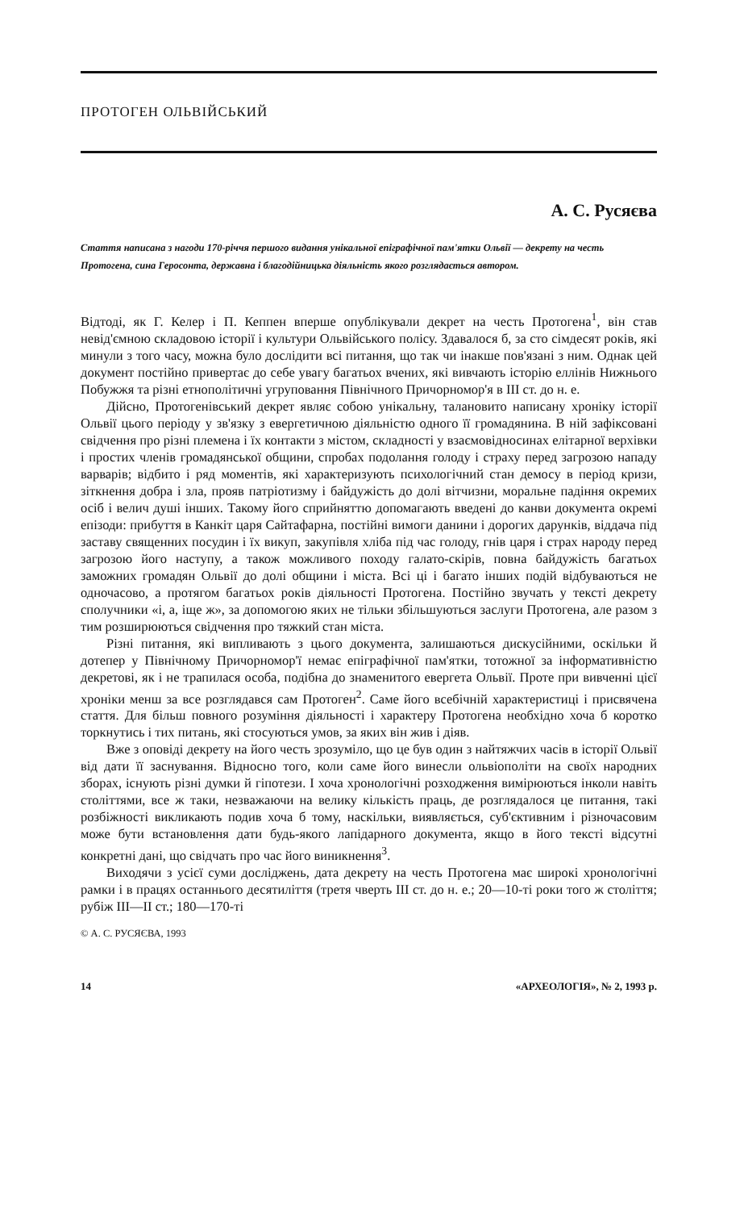ПРОТОГЕН ОЛЬВІЙСЬКИЙ
А. С. Русяєва
Стаття написана з нагоди 170-річчя першого видання унікальної епіграфічної пам'ятки Ольвії — декрету на честь Протогена, сина Геросонта, державна і благодійницька діяльність якого розглядається автором.
Відтоді, як Г. Келер і П. Кеппен вперше опублікували декрет на честь Протогена<sup>1</sup>, він став невід'ємною складовою історії і культури Ольвійського полісу. Здавалося б, за сто сімдесят років, які минули з того часу, можна було дослідити всі питання, що так чи інакше пов'язані з ним. Однак цей документ постійно привертає до себе увагу багатьох вчених, які вивчають історію еллінів Нижнього Побужжя та різні етнополітичні угруповання Північного Причорномор'я в III ст. до н. е.
Дійсно, Протогенівський декрет являє собою унікальну, талановито написану хроніку історії Ольвії цього періоду у зв'язку з евергетичною діяльністю одного її громадянина. В ній зафіксовані свідчення про різні племена і їх контакти з містом, складності у взаємовідносинах елітарної верхівки і простих членів громадянської общини, спробах подолання голоду і страху перед загрозою нападу варварів; відбито і ряд моментів, які характеризують психологічний стан демосу в період кризи, зіткнення добра і зла, прояв патріотизму і байдужість до долі вітчизни, моральне падіння окремих осіб і велич душі інших. Такому його сприйняттю допомагають введені до канви документа окремі епізоди: прибуття в Канкіт царя Сайтафарна, постійні вимоги данини і дорогих дарунків, віддача під заставу священних посудин і їх викуп, закупівля хліба під час голоду, гнів царя і страх народу перед загрозою його наступу, а також можливого походу галато-скірів, повна байдужість багатьох заможних громадян Ольвії до долі общини і міста. Всі ці і багато інших подій відбуваються не одночасово, а протягом багатьох років діяльності Протогена. Постійно звучать у тексті декрету сполучники «і, а, іще ж», за допомогою яких не тільки збільшуються заслуги Протогена, але разом з тим розширюються свідчення про тяжкий стан міста.
Різні питання, які випливають з цього документа, залишаються дискусійними, оскільки й дотепер у Північному Причорномор'ї немає епіграфічної пам'ятки, тотожної за інформативністю декретові, як і не трапилася особа, подібна до знаменитого евергета Ольвії. Проте при вивченні цієї хроніки менш за все розглядався сам Протоген<sup>2</sup>. Саме його всебічній характеристиці і присвячена стаття. Для більш повного розуміння діяльності і характеру Протогена необхідно хоча б коротко торкнутись і тих питань, які стосуються умов, за яких він жив і діяв.
Вже з оповіді декрету на його честь зрозуміло, що це був один з найтяжчих часів в історії Ольвії від дати її заснування. Відносно того, коли саме його винесли ольвіополіти на своїх народних зборах, існують різні думки й гіпотези. І хоча хронологічні розходження вимірюються інколи навіть століттями, все ж таки, незважаючи на велику кількість праць, де розглядалося це питання, такі розбіжності викликають подив хоча б тому, наскільки, виявляється, суб'єктивним і різночасовим може бути встановлення дати будь-якого лапідарного документа, якщо в його тексті відсутні конкретні дані, що свідчать про час його виникнення<sup>3</sup>.
Виходячи з усієї суми досліджень, дата декрету на честь Протогена має широкі хронологічні рамки і в працях останнього десятиліття (третя чверть III ст. до н. е.; 20—10-ті роки того ж століття; рубіж III—II ст.; 180—170-ті
© А. С. РУСЯЄВА, 1993
14 «АРХЕОЛОГІЯ», № 2, 1993 р.